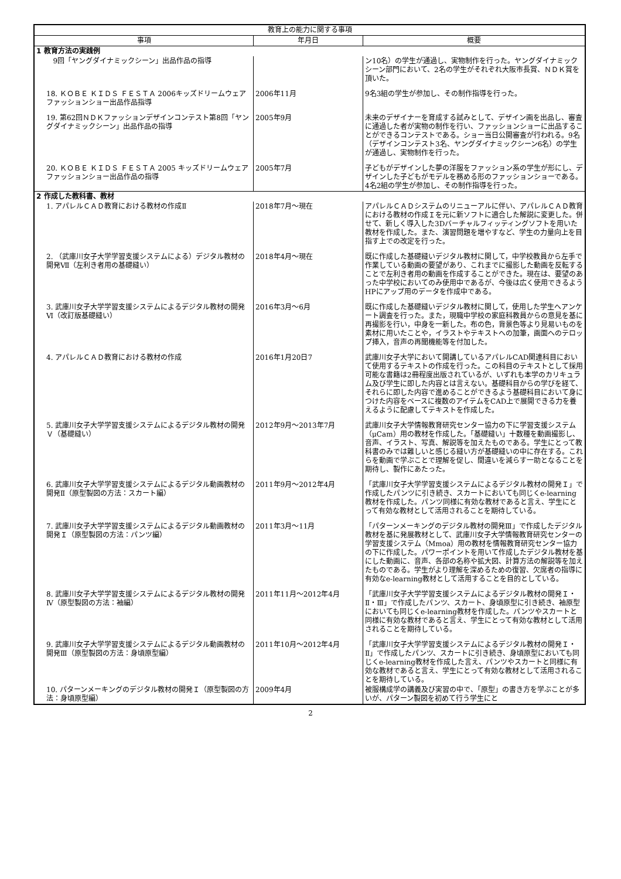| 教育上の能力に関する事項 | | |
| --- | --- | --- |
| 事項 | 年月日 | 概要 |
| 1 教育方法の実践例 | | |
| 9回「ヤングダイナミックシーン」出品作品の指導 | | ン10名）の学生が通過し、実物制作を行った。ヤングダイナミックシーン部門において、2名の学生がそれぞれ大阪市長賞、ＮＤＫ賞を頂いた。 |
| 18. ＫＯＢＥ ＫＩＤＳ ＦＥＳＴＡ 2006キッズドリームウェアファッションショー出品作品指導 | 2006年11月 | 9名3組の学生が参加し、その制作指導を行った。 |
| 19. 第62回ＮＤＫファッションデザインコンテスト第8回「ヤングダイナミックシーン」出品作品の指導 | 2005年9月 | 未来のデザイナーを育成する試みとして、デザイン画を出品し、審査に通過した者が実物の制作を行い、ファッションショーに出品することができるコンテストである。ショー当日公開審査が行われる。9名（デザインコンテスト3名、ヤングダイナミックシーン6名）の学生が通過し、実物制作を行った。 |
| 20. ＫＯＢＥ ＫＩＤＳ ＦＥＳＴＡ 2005 キッズドリームウェアファッションショー出品作品の指導 | 2005年7月 | 子どもがデザインした夢の洋服をファッション系の学生が形にし、デザインした子どもがモデルを務める形のファッションショーである。4名2組の学生が参加し、その制作指導を行った。 |
| 2 作成した教科書、教材 | | |
| 1. アパレルＣＡＤ教育における教材の作成Ⅱ | 2018年7月～現在 | アパレルＣＡＤシステムのリニューアルに伴い、アパレルＣＡＤ教育における教材の作成Ｉを元に新ソフトに適合した解説に変更した。併せて、新しく導入した3Dバーチャルフィッティングソフトを用いた教材を作成した。また、演習問題を増やすなど、学生の力量向上を目指す上での改定を行った。 |
| 2. （武庫川女子大学学習支援システムによる）デジタル教材の開発Ⅶ（左利き者用の基礎縫い） | 2018年4月～現在 | 既に作成した基礎縫いデジタル教材に関して，中学校教員から左手で作業している動画の要望があり、これまでに撮影した動画を反転することで左利き者用の動画を作成することができた。現在は、要望のあった中学校においてのみ使用中であるが、今後は広く使用できるようHPにアップ用のデータを作成中である。 |
| 3. 武庫川女子大学学習支援システムによるデジタル教材の開発Ⅵ（改訂版基礎縫い） | 2016年3月～6月 | 既に作成した基礎縫いデジタル教材に関して，使用した学生へアンケート調査を行った。また，現職中学校の家庭科教員からの意見を基に再撮影を行い，中身を一新した。布の色，背景色等より見易いものを素材に用いたことや，イラストやテキストへの加筆，画面へのテロップ挿入，音声の再聞機能等を付加した。 |
| 4. アパレルＣＡＤ教育における教材の作成 | 2016年1月20日7 | 武庫川女子大学において開講しているアパレルCAD関連科目において使用するテキストの作成を行った。この科目のテキストとして採用可能な書籍は2冊程度出版されているが、いずれも本学のカリキュラム及び学生に即した内容とは言えない。基礎科目からの学びを経て、それらに即した内容で進めることができるよう基礎科目において身につけた内容をベースに複数のアイテムをCAD上で展開できる力を養えるように配慮してテキストを作成した。 |
| 5. 武庫川女子大学学習支援システムによるデジタル教材の開発Ｖ（基礎縫い） | 2012年9月～2013年7月 | 武庫川女子大学情報教育研究センター協力の下に学習支援システム（μCam）用の教材を作成した。「基礎縫い」十数種を動画撮影し、音声、イラスト、写真、解説等を加えたものである。学生にとって教科書のみでは難しいと感じる縫い方が基礎縫いの中に存在する。これらを動画で学ぶことで理解を促し、間違いを減らす一助となることを期待し、製作にあたった。 |
| 6. 武庫川女子大学学習支援システムによるデジタル動画教材の開発Ⅱ（原型製図の方法：スカート編） | 2011年9月～2012年4月 | 「武庫川女子大学学習支援システムによるデジタル教材の開発Ｉ」で作成したパンツに引き続き、スカートにおいても同じくe-learning教材を作成した。パンツ同様に有効な教材であると言え、学生にとって有効な教材として活用されることを期待している。 |
| 7. 武庫川女子大学学習支援システムによるデジタル動画教材の開発Ｉ（原型製図の方法：パンツ編） | 2011年3月～11月 | 「パターンメーキングのデジタル教材の開発Ⅲ」で作成したデジタル教材を基に発展教材として、武庫川女子大学情報教育研究センターの学習支援システム（Mmoa）用の教材を情報教育研究センター協力の下に作成した。パワーポイントを用いて作成したデジタル教材を基にした動画に、音声、各部の名称や拡大図、計算方法の解説等を加えたものである。学生がより理解を深めるための復習、欠席者の指導に有効なe-learning教材として活用することを目的としている。 |
| 8. 武庫川女子大学学習支援システムによるデジタル教材の開発Ⅳ（原型製図の方法：袖編） | 2011年11月～2012年4月 | 「武庫川女子大学学習支援システムによるデジタル教材の開発Ｉ・Ⅱ・Ⅲ」で作成したパンツ、スカート、身頃原型に引き続き、袖原型においても同じくe-learning教材を作成した。パンツやスカートと同様に有効な教材であると言え、学生にとって有効な教材として活用されることを期待している。 |
| 9. 武庫川女子大学学習支援システムによるデジタル動画教材の開発Ⅲ（原型製図の方法：身頃原型編） | 2011年10月～2012年4月 | 「武庫川女子大学学習支援システムによるデジタル教材の開発Ｉ・Ⅱ」で作成したパンツ、スカートに引き続き、身頃原型においても同じくe-learning教材を作成した言え、パンツやスカートと同様に有効な教材であると言え、学生にとって有効な教材として活用されることを期待している。 |
| 10. パターンメーキングのデジタル教材の開発Ｉ（原型製図の方法：身頃原型編） | 2009年4月 | 被服構成学の講義及び実習の中で、「原型」の書き方を学ぶことが多いが、パターン製図を初めて行う学生にと |
2